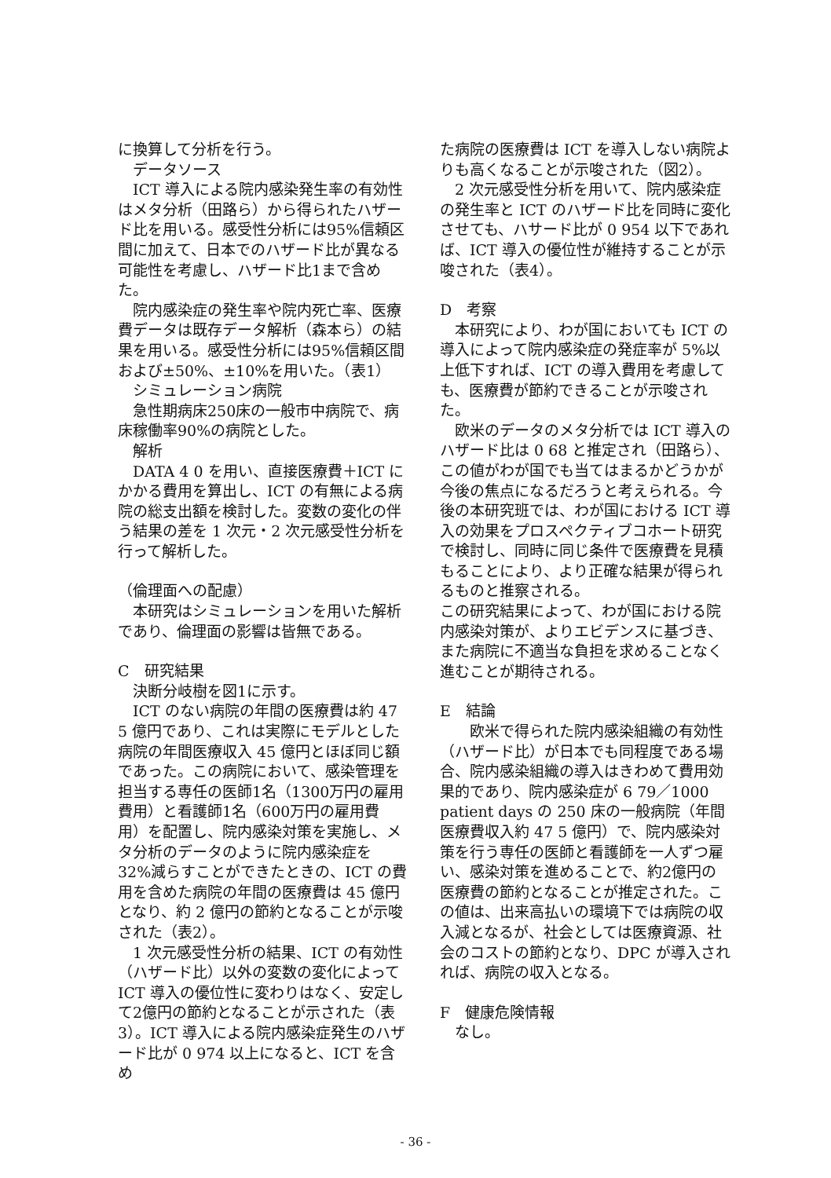に換算して分析を行う。
データソース
ICT 導入による院内感染発生率の有効性はメタ分析（田路ら）から得られたハザード比を用いる。感受性分析には95%信頼区間に加えて、日本でのハザード比が異なる可能性を考慮し、ハザード比1まで含めた。
院内感染症の発生率や院内死亡率、医療費データは既存データ解析（森本ら）の結果を用いる。感受性分析には95%信頼区間および±50%、±10%を用いた。（表1）
シミュレーション病院
急性期病床250床の一般市中病院で、病床稼働率90%の病院とした。
解析
DATA 4 0 を用い、直接医療費＋ICT にかかる費用を算出し、ICT の有無による病院の総支出額を検討した。変数の変化の伴う結果の差を 1 次元・2 次元感受性分析を行って解析した。
（倫理面への配慮）
本研究はシミュレーションを用いた解析であり、倫理面の影響は皆無である。
C　研究結果
決断分岐樹を図1に示す。
ICT のない病院の年間の医療費は約 47 5 億円であり、これは実際にモデルとした病院の年間医療収入 45 億円とほぼ同じ額であった。この病院において、感染管理を担当する専任の医師1名（1300万円の雇用費用）と看護師1名（600万円の雇用費用）を配置し、院内感染対策を実施し、メタ分析のデータのように院内感染症を 32%減らすことができたときの、ICT の費用を含めた病院の年間の医療費は 45 億円となり、約 2 億円の節約となることが示唆された（表2）。
1 次元感受性分析の結果、ICT の有効性（ハザード比）以外の変数の変化によって ICT 導入の優位性に変わりはなく、安定して2億円の節約となることが示された（表3）。ICT 導入による院内感染症発生のハザード比が 0 974 以上になると、ICT を含め
た病院の医療費は ICT を導入しない病院よりも高くなることが示唆された（図2）。
2 次元感受性分析を用いて、院内感染症の発生率と ICT のハザード比を同時に変化させても、ハサード比が 0 954 以下であれば、ICT 導入の優位性が維持することが示唆された（表4）。
D　考察
本研究により、わが国においても ICT の導入によって院内感染症の発症率が 5%以上低下すれば、ICT の導入費用を考慮しても、医療費が節約できることが示唆された。
欧米のデータのメタ分析では ICT 導入のハザード比は 0 68 と推定され（田路ら）、この値がわが国でも当てはまるかどうかが今後の焦点になるだろうと考えられる。今後の本研究班では、わが国における ICT 導入の効果をプロスペクティブコホート研究で検討し、同時に同じ条件で医療費を見積もることにより、より正確な結果が得られるものと推察される。
この研究結果によって、わが国における院内感染対策が、よりエビデンスに基づき、また病院に不適当な負担を求めることなく進むことが期待される。
E　結論
欧米で得られた院内感染組織の有効性（ハザード比）が日本でも同程度である場合、院内感染組織の導入はきわめて費用効果的であり、院内感染症が 6 79／1000 patient days の 250 床の一般病院（年間医療費収入約 47 5 億円）で、院内感染対策を行う専任の医師と看護師を一人ずつ雇い、感染対策を進めることで、約2億円の医療費の節約となることが推定された。この値は、出来高払いの環境下では病院の収入減となるが、社会としては医療資源、社会のコストの節約となり、DPC が導入されれば、病院の収入となる。
F　健康危険情報
なし。
- 36 -